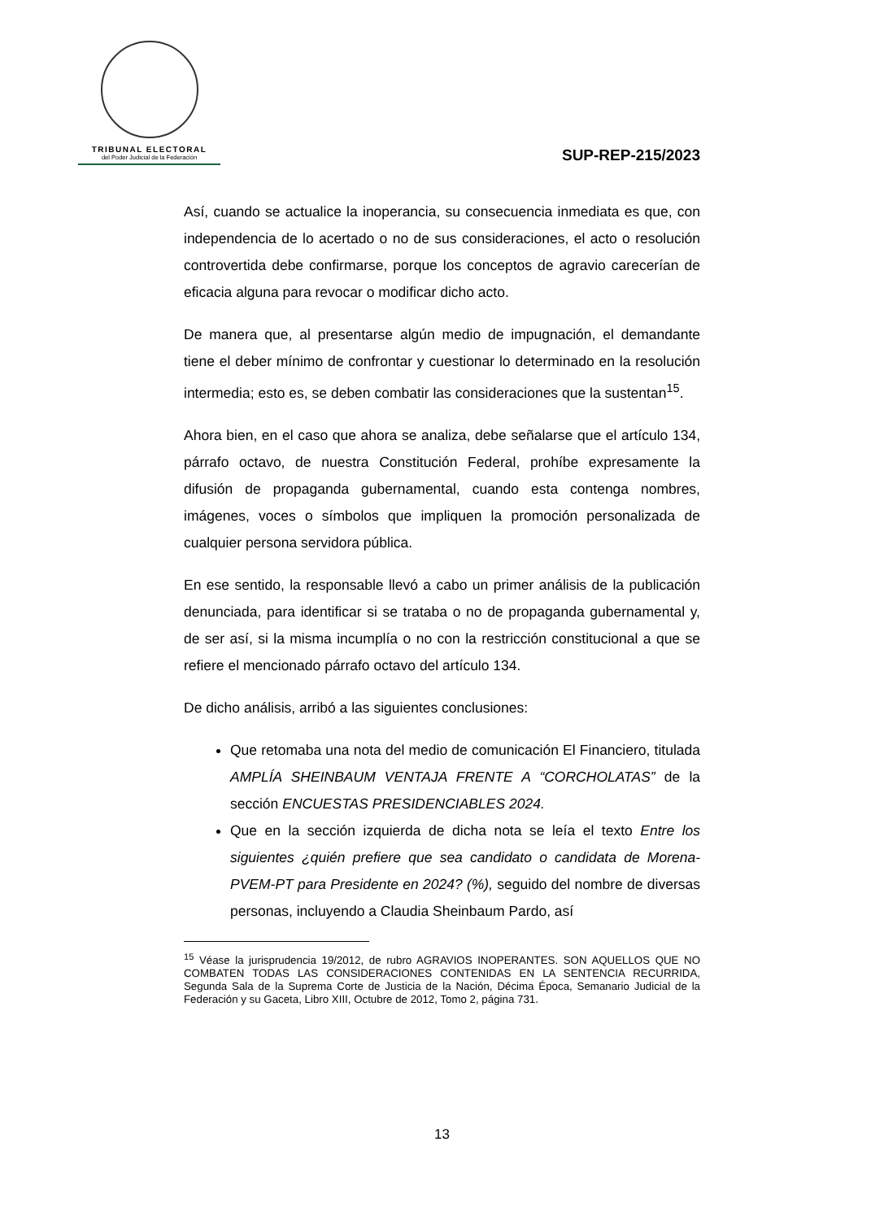TRIBUNAL ELECTORAL
del Poder Judicial de la Federación
SUP-REP-215/2023
Así, cuando se actualice la inoperancia, su consecuencia inmediata es que, con independencia de lo acertado o no de sus consideraciones, el acto o resolución controvertida debe confirmarse, porque los conceptos de agravio carecerían de eficacia alguna para revocar o modificar dicho acto.
De manera que, al presentarse algún medio de impugnación, el demandante tiene el deber mínimo de confrontar y cuestionar lo determinado en la resolución intermedia; esto es, se deben combatir las consideraciones que la sustentan<sup>15</sup>.
Ahora bien, en el caso que ahora se analiza, debe señalarse que el artículo 134, párrafo octavo, de nuestra Constitución Federal, prohíbe expresamente la difusión de propaganda gubernamental, cuando esta contenga nombres, imágenes, voces o símbolos que impliquen la promoción personalizada de cualquier persona servidora pública.
En ese sentido, la responsable llevó a cabo un primer análisis de la publicación denunciada, para identificar si se trataba o no de propaganda gubernamental y, de ser así, si la misma incumplía o no con la restricción constitucional a que se refiere el mencionado párrafo octavo del artículo 134.
De dicho análisis, arribó a las siguientes conclusiones:
Que retomaba una nota del medio de comunicación El Financiero, titulada AMPLÍA SHEINBAUM VENTAJA FRENTE A “CORCHOLATAS” de la sección ENCUESTAS PRESIDENCIABLES 2024.
Que en la sección izquierda de dicha nota se leía el texto Entre los siguientes ¿quién prefiere que sea candidato o candidata de Morena-PVEM-PT para Presidente en 2024? (%), seguido del nombre de diversas personas, incluyendo a Claudia Sheinbaum Pardo, así
<sup>15</sup> Véase la jurisprudencia 19/2012, de rubro AGRAVIOS INOPERANTES. SON AQUELLOS QUE NO COMBATEN TODAS LAS CONSIDERACIONES CONTENIDAS EN LA SENTENCIA RECURRIDA, Segunda Sala de la Suprema Corte de Justicia de la Nación, Décima Época, Semanario Judicial de la Federación y su Gaceta, Libro XIII, Octubre de 2012, Tomo 2, página 731.
13